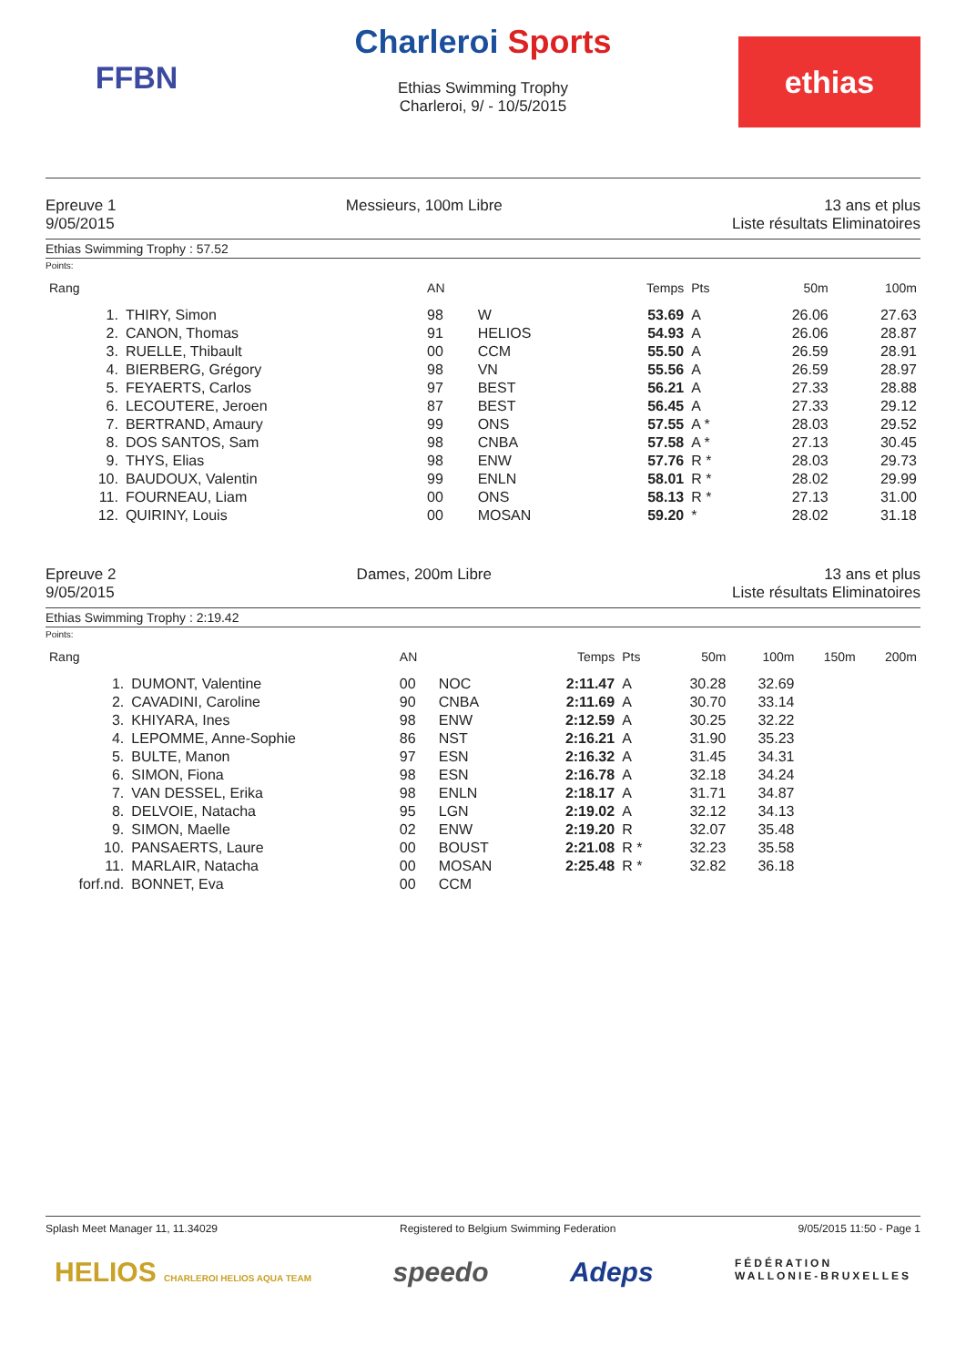FFBN
Charleroi Sports
Ethias Swimming Trophy
Charleroi, 9/ - 10/5/2015
ethias
Epreuve 1
9/05/2015
Messieurs, 100m Libre 13 ans et plus
Liste résultats Eliminatoires
Ethias Swimming Trophy : 57.52
Points:
| Rang | | AN | | Temps | Pts | 50m | 100m |
| --- | --- | --- | --- | --- | --- | --- | --- |
| 1. | THIRY, Simon | 98 | W | 53.69 | A | 26.06 | 27.63 |
| 2. | CANON, Thomas | 91 | HELIOS | 54.93 | A | 26.06 | 28.87 |
| 3. | RUELLE, Thibault | 00 | CCM | 55.50 | A | 26.59 | 28.91 |
| 4. | BIERBERG, Grégory | 98 | VN | 55.56 | A | 26.59 | 28.97 |
| 5. | FEYAERTS, Carlos | 97 | BEST | 56.21 | A | 27.33 | 28.88 |
| 6. | LECOUTERE, Jeroen | 87 | BEST | 56.45 | A | 27.33 | 29.12 |
| 7. | BERTRAND, Amaury | 99 | ONS | 57.55 | A * | 28.03 | 29.52 |
| 8. | DOS SANTOS, Sam | 98 | CNBA | 57.58 | A * | 27.13 | 30.45 |
| 9. | THYS, Elias | 98 | ENW | 57.76 | R * | 28.03 | 29.73 |
| 10. | BAUDOUX, Valentin | 99 | ENLN | 58.01 | R * | 28.02 | 29.99 |
| 11. | FOURNEAU, Liam | 00 | ONS | 58.13 | R * | 27.13 | 31.00 |
| 12. | QUIRINY, Louis | 00 | MOSAN | 59.20 | * | 28.02 | 31.18 |
Epreuve 2
9/05/2015
Dames, 200m Libre 13 ans et plus
Liste résultats Eliminatoires
Ethias Swimming Trophy : 2:19.42
Points:
| Rang | | AN | | Temps | Pts | 50m | 100m | 150m | 200m |
| --- | --- | --- | --- | --- | --- | --- | --- | --- | --- |
| 1. | DUMONT, Valentine | 00 | NOC | 2:11.47 | A | 30.28 | 32.69 | | |
| 2. | CAVADINI, Caroline | 90 | CNBA | 2:11.69 | A | 30.70 | 33.14 | | |
| 3. | KHIYARA, Ines | 98 | ENW | 2:12.59 | A | 30.25 | 32.22 | | |
| 4. | LEPOMME, Anne-Sophie | 86 | NST | 2:16.21 | A | 31.90 | 35.23 | | |
| 5. | BULTE, Manon | 97 | ESN | 2:16.32 | A | 31.45 | 34.31 | | |
| 6. | SIMON, Fiona | 98 | ESN | 2:16.78 | A | 32.18 | 34.24 | | |
| 7. | VAN DESSEL, Erika | 98 | ENLN | 2:18.17 | A | 31.71 | 34.87 | | |
| 8. | DELVOIE, Natacha | 95 | LGN | 2:19.02 | A | 32.12 | 34.13 | | |
| 9. | SIMON, Maelle | 02 | ENW | 2:19.20 | R | 32.07 | 35.48 | | |
| 10. | PANSAERTS, Laure | 00 | BOUST | 2:21.08 | R * | 32.23 | 35.58 | | |
| 11. | MARLAIR, Natacha | 00 | MOSAN | 2:25.48 | R * | 32.82 | 36.18 | | |
| forf.nd. | BONNET, Eva | 00 | CCM | | | | | | |
Splash Meet Manager 11, 11.34029 Registered to Belgium Swimming Federation 9/05/2015 11:50 - Page 1
HELIOS CHARLEROI HELIOS AQUA TEAM speedo Adeps FÉDÉRATION
WALLONIE-BRUXELLES